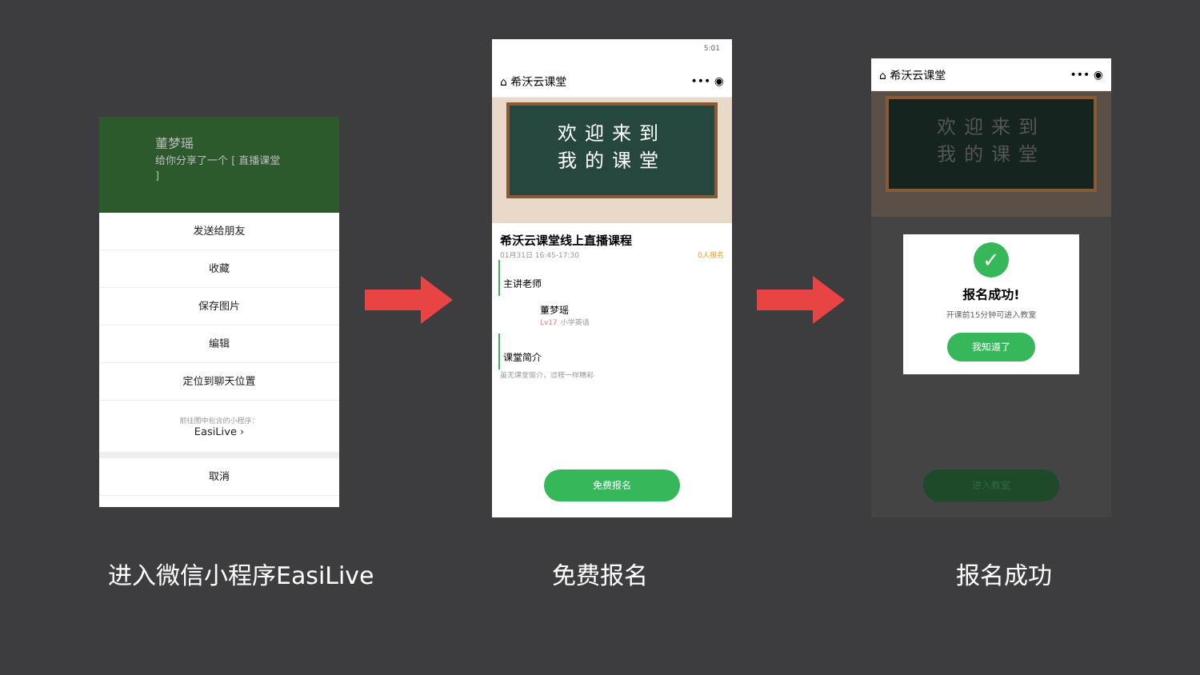董梦瑶
给你分享了一个 [ 直播课堂 ]
发送给朋友
收藏
保存图片
编辑
定位到聊天位置
前往图中包含的小程序：
EasiLive ›
取消
5:01
⌂ 希沃云课堂 ••• ◉
欢迎来到
我的课堂
希沃云课堂线上直播课程
01月31日 16:45-17:30 0人报名
主讲老师
董梦瑶
Lv17 小学英语
课堂简介
虽无课堂简介，过程一样精彩
免费报名
⌂ 希沃云课堂 ••• ◉
欢迎来到
我的课堂
✓
报名成功!
开课前15分钟可进入教室
我知道了
进入教室
进入微信小程序EasiLive 免费报名 报名成功